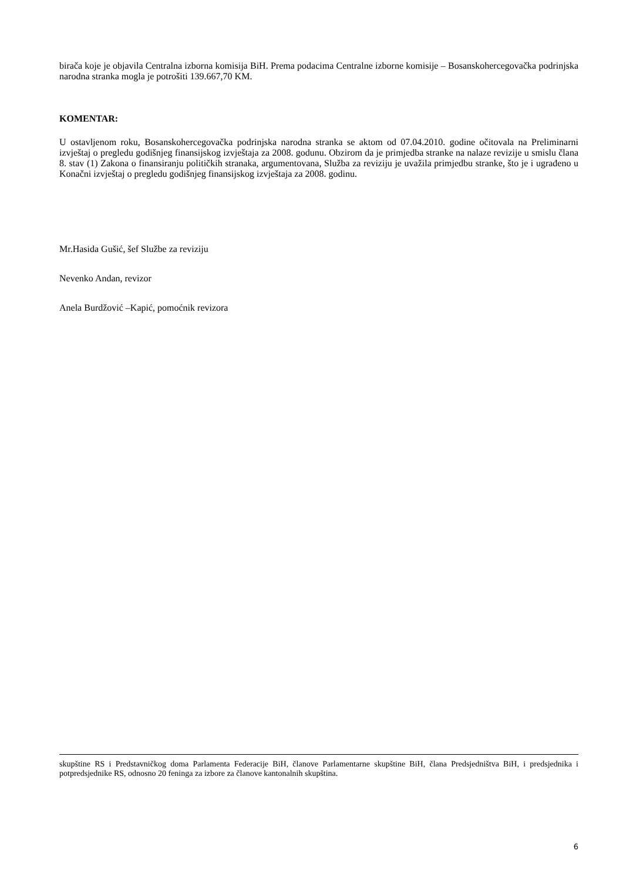birača koje je objavila Centralna izborna komisija BiH. Prema podacima Centralne izborne komisije – Bosanskohercegovačka podrinjska narodna stranka mogla je potrošiti 139.667,70 KM.
KOMENTAR:
U ostavljenom roku, Bosanskohercegovačka podrinjska narodna stranka se aktom od 07.04.2010. godine očitovala na Preliminarni izvještaj o pregledu godišnjeg finansijskog izvještaja za 2008. godunu. Obzirom da je primjedba stranke na nalaze revizije u smislu člana 8. stav (1) Zakona o finansiranju političkih stranaka, argumentovana, Služba za reviziju je uvažila primjedbu stranke, što je i ugrađeno u Konačni izvještaj o pregledu godišnjeg finansijskog izvještaja za 2008. godinu.
Mr.Hasida Gušić, šef Službe za reviziju
Nevenko Andan, revizor
Anela Burdžović –Kapić, pomoćnik revizora
skupštine RS i Predstavničkog doma Parlamenta Federacije BiH, članove Parlamentarne skupštine BiH, člana Predsjedništva BiH, i predsjednika i potpredsjednike RS, odnosno 20 feninga za izbore za članove kantonalnih skupština.
6